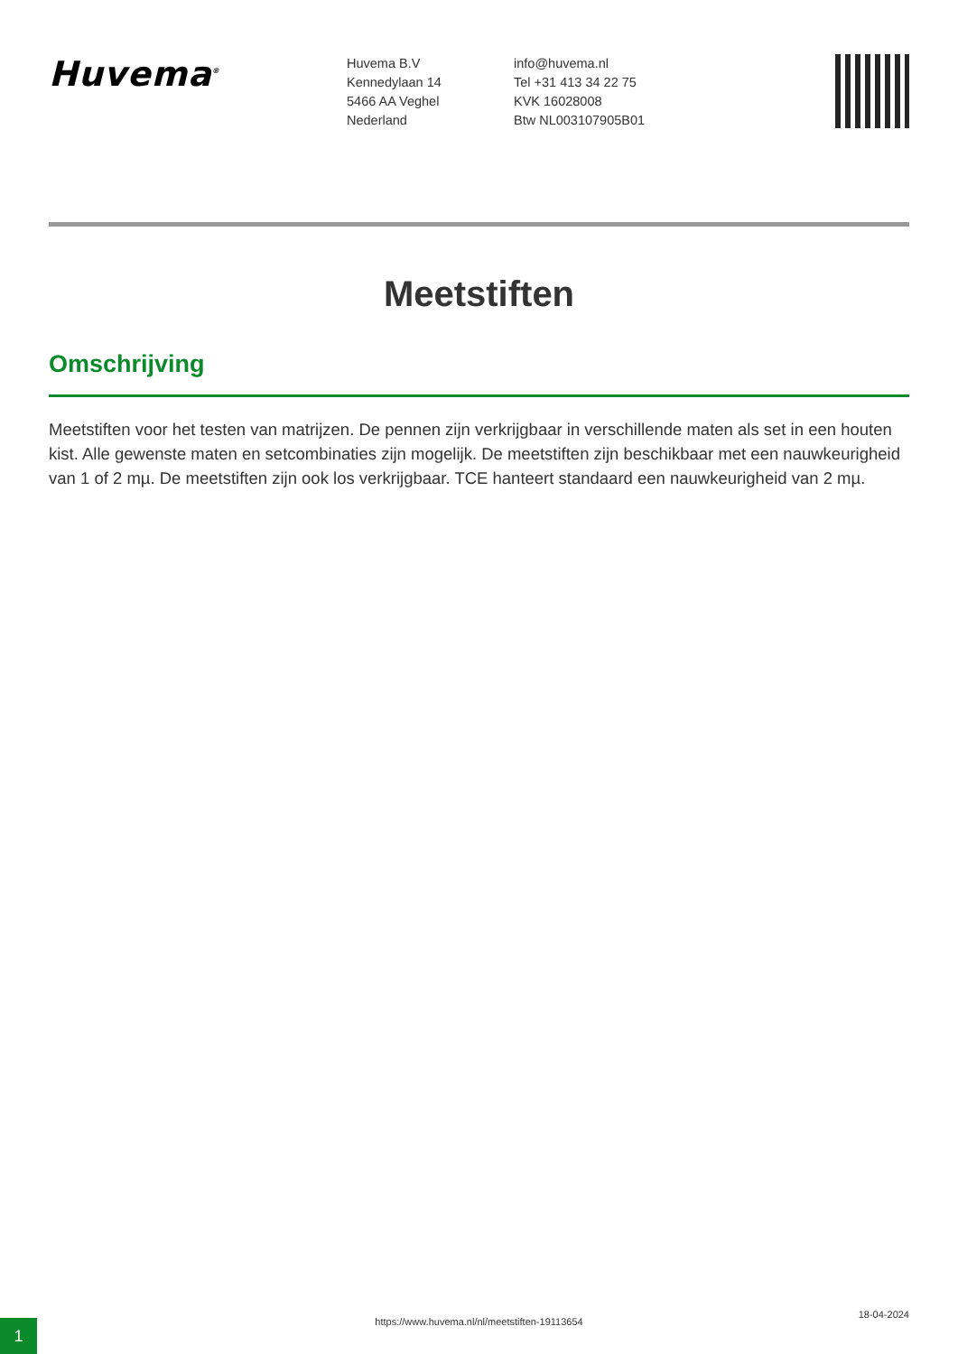Huvema<sup>®</sup>
Huvema B.V
Kennedylaan 14
5466 AA Veghel
Nederland
info@huvema.nl
Tel +31 413 34 22 75
KVK 16028008
Btw NL003107905B01
Meetstiften
Omschrijving
Meetstiften voor het testen van matrijzen. De pennen zijn verkrijgbaar in verschillende maten als set in een houten kist. Alle gewenste maten en setcombinaties zijn mogelijk. De meetstiften zijn beschikbaar met een nauwkeurigheid van 1 of 2 mµ. De meetstiften zijn ook los verkrijgbaar. TCE hanteert standaard een nauwkeurigheid van 2 mµ.
1
https://www.huvema.nl/nl/meetstiften-19113654
18-04-2024